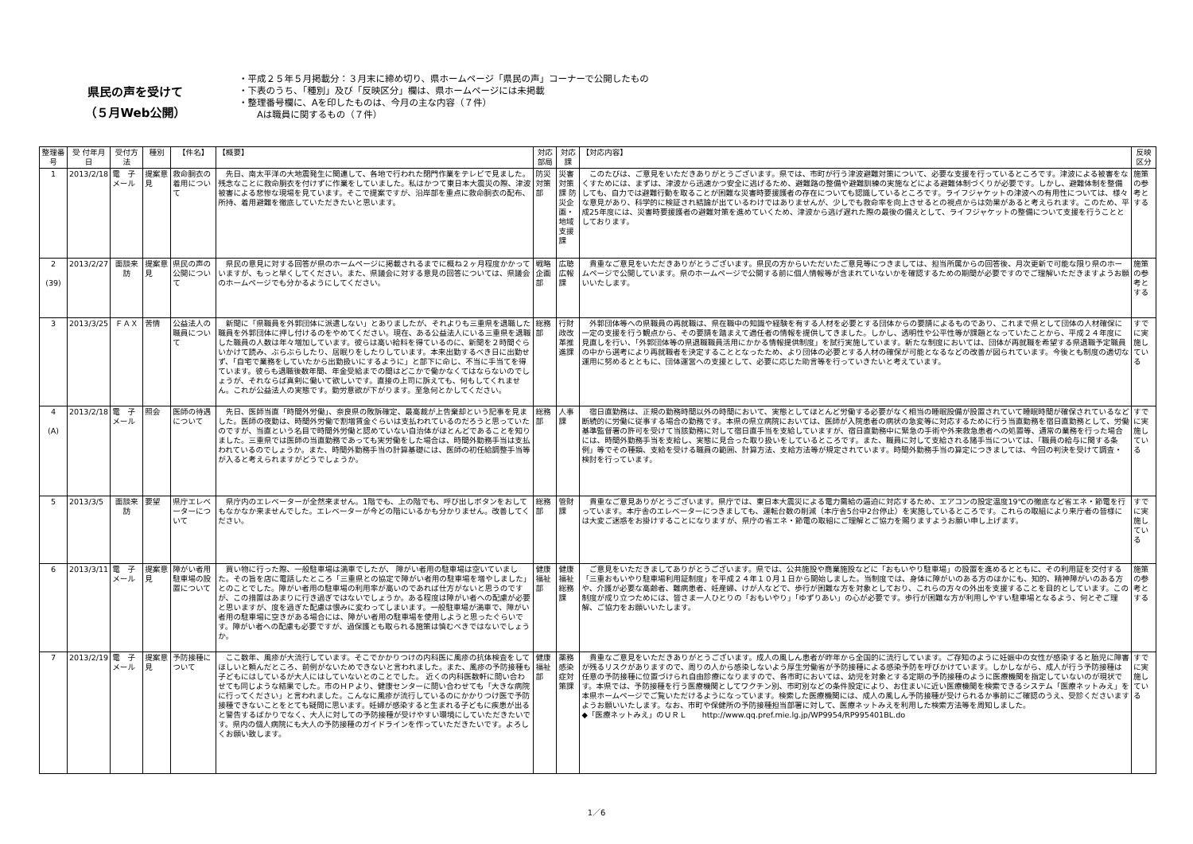県民の声を受けて
（５月Web公開）
・平成２５年５月掲載分：３月末に締め切り、県ホームページ「県民の声」コーナーで公開したもの
・下表のうち、「種別」及び「反映区分」欄は、県ホームページには未掲載
・整理番号欄に、Aを印したものは、今月の主な内容（７件）
　　Aは職員に関するもの（７件）
| 整理番号 | 受 付年月日 | 受付方法 | 種別 | 【件名】 | 【概要】 | 対応部局 | 対応課 | 【対応内容】 | 反映区分 |
| --- | --- | --- | --- | --- | --- | --- | --- | --- | --- |
| 1 | 2013/2/18 | 電 子メール | 提案意見 | 救命胴衣の着用について | 先日、南太平洋の大地震発生に関連して、各地で行われた閉門作業をテレビで見ました。残念なことに救命胴衣を付けずに作業をしていました。私はかつて東日本大震災の際、津波被害による悲惨な現場を見ています。そこで提案ですが、沿岸部を重点に救命胴衣の配布、所持、着用避難を徹底していただきたいと思います。 | 防災対策部 | 災害対策課 防災企画・地域支援課 | このたびは、ご意見をいただきありがとうございます。県では、市町が行う津波避難対策について、必要な支援を行っているところです。津波による被害をなくすためには、まずは、津波から迅速かつ安全に逃げるため、避難路の整備や避難訓練の実施などによる避難体制づくりが必要です。しかし、避難体制を整備しても、自力では避難行動を取ることが困難な災害時要援護者の存在についても認識しているところです。ライフジャケットの津波への有用性については、様々な意見があり、科学的に検証され結論が出ているわけではありませんが、少しでも救命率を向上させるとの視点からは効果があると考えられます。このため、平成25年度には、災害時要援護者の避難対策を進めていくため、津波から逃げ遅れた際の最後の備えとして、ライフジャケットの整備について支援を行うこととしております。 | 施策の参考とする |
| 2 (39) | 2013/2/27 | 面談来訪 | 提案意見 | 県民の声の公開について | 県民の意見に対する回答が県のホームページに掲載されるまでに概ね２ヶ月程度かかっていますが、もっと早くしてください。また、県議会に対する意見の回答については、県議会のホームページでも分かるようにしてください。 | 戦略企画部 | 広聴広報課 | 貴重なご意見をいただきありがとうございます。県民の方からいただいたご意見等につきましては、担当所属からの回答後、月次更新で可能な限り県のホームページで公開しています。県のホームページで公開する前に個人情報等が含まれていないかを確認するための期間が必要ですのでご理解いただきますようお願いいたします。 | 施策の参考とする |
| 3 | 2013/3/25 | ＦＡＸ | 苦情 | 公益法人の職員について | 新聞に「県職員を外郭団体に派遣しない」とありましたが、それよりも三重県を退職した職員を外郭団体に押し付けるのをやめてください。現在、ある公益法人にいる三重県を退職した職員の人数は年々増加しています。彼らは高い給料を得ているのに、新聞を２時間ぐらいかけて読み、ぶらぶらしたり、居眠りをしたりしています。本来出勤するべき日に出勤せず、「自宅で業務をしていたから出勤扱いにするように」と部下に命じ、不当に手当てを得ています。彼らも退職後数年間、年金受給までの間はどこかで働かなくてはならないのでしょうが、それならば真剣に働いて欲しいです。直接の上司に訴えても、何もしてくれません。これが公益法人の実態です。勤労意欲が下がります。至急何とかしてください。 | 総務部 | 行財政改革推進課 | 外郭団体等への県職員の再就職は、県在職中の知識や経験を有する人材を必要とする団体からの要請によるものであり、これまで県として団体の人材確保に一定の支援を行う観点から、その要請を踏まえて適任者の情報を提供してきました。しかし、透明性や公平性等が課題となっていたことから、平成２４年度に見直しを行い、「外郭団体等の県退職職員活用にかかる情報提供制度」を試行実施しています。新たな制度においては、団体が再就職を希望する県退職予定職員の中から選考により再就職者を決定することとなったため、より団体の必要とする人材の確保が可能となるなどの改善が図られています。今後とも制度の適切な運用に努めるとともに、団体運営への支援として、必要に応じた助言等を行っていきたいと考えています。 | すでに実施している |
| 4 (A) | 2013/2/18 | 電 子メール | 照会 | 医師の待遇について | 先日、医師当直「時間外労働」、奈良県の敗訴確定、最高裁が上告棄却という記事を見ました。医師の夜勤は、時間外労働で割増賃金ぐらいは支払われているのだろうと思っていたのですが、当直という名目で時間外労働と認めていない自治体がほとんどであることを知りました。三重県では医師の当直勤務であっても実労働をした場合は、時間外勤務手当は支払われているのでしょうか。また、時間外勤務手当の計算基礎には、医師の初任給調整手当等が入ると考えられますがどうでしょうか。 | 総務部 | 人事課 | 宿日直勤務は、正規の勤務時間以外の時間において、実態としてほとんど労働する必要がなく相当の睡眠設備が設置されていて睡眠時間が確保されているなど断続的に労働に従事する場合の勤務です。本県の県立病院においては、医師が入院患者の病状の急変等に対応するために行う当直勤務を宿日直勤務として、労働基準監督署の許可を受けて当該勤務に対して宿日直手当を支給していますが、宿日直勤務中に緊急の手術や外来救急患者への処置等、通常の業務を行った場合には、時間外勤務手当を支給し、実態に見合った取り扱いをしているところです。また、職員に対して支給される諸手当については、「職員の給与に関する条例」等でその種類、支給を受ける職員の範囲、計算方法、支給方法等が規定されています。時間外勤務手当の算定につきましては、今回の判決を受けて調査・検討を行っています。 | すでに実施している |
| 5 | 2013/3/5 | 面談来訪 | 要望 | 県庁エレベーターについて | 県庁内のエレベーターが全然来ません。1階でも、上の階でも、呼び出しボタンをおしてもなかなか来ませんでした。エレベーターが今どの階にいるかも分かりません。改善してください。 | 総務部 | 管財課 | 貴重なご意見ありがとうございます。県庁では、東日本大震災による電力需給の逼迫に対応するため、エアコンの設定温度19℃の徹底など省エネ・節電を行っています。本庁舎のエレベーターにつきましても、運転台数の削減（本庁舎5台中2台停止）を実施しているところです。これらの取組により来庁者の皆様には大変ご迷惑をお掛けすることになりますが、県庁の省エネ・節電の取組にご理解とご協力を賜りますようお願い申し上げます。 | すでに実施している |
| 6 | 2013/3/11 | 電 子メール | 提案意見 | 障がい者用駐車場の設置について | 買い物に行った際、一般駐車場は満車でしたが、 障がい者用の駐車場は空いていました。その旨を店に電話したところ「三重県との協定で障がい者用の駐車場を増やしました」とのことでした。障がい者用の駐車場の利用率が高いのであれば仕方がないと思うのですが、この措置はあまりに行き過ぎではないでしょうか。ある程度は障がい者への配慮が必要と思いますが、度を過ぎた配慮は恨みに変わってしまいます。一般駐車場が満車で、障がい者用の駐車場に空きがある場合には、障がい者用の駐車場を使用しようと思ったぐらいです。障がい者への配慮も必要ですが、過保護とも取られる施策は慎むべきではないでしょうか。 | 健康福祉部 | 健康福祉総務課 | ご意見をいただきましてありがとうございます。県では、公共施設や商業施設などに「おもいやり駐車場」の設置を進めるとともに、その利用証を交付する「三重おもいやり駐車場利用証制度」を平成２４年１０月１日から開始しました。当制度では、身体に障がいのある方のほかにも、知的、精神障がいのある方や、介護が必要な高齢者、難病患者、妊産婦、けが人などで、歩行が困難な方を対象としており、これらの方々の外出を支援することを目的としています。この制度が成り立つためには、皆さま一人ひとりの「おもいやり」「ゆずりあい」の心が必要です。歩行が困難な方が利用しやすい駐車場となるよう、何とぞご理解、ご協力をお願いいたします。 | 施策の参考とする |
| 7 | 2013/2/19 | 電 子メール | 提案意見 | 予防接種について | ここ数年、風疹が大流行しています。そこでかかりつけの内科医に風疹の抗体検査をしてほしいと頼んだところ、前例がないためできないと言われました。また、風疹の予防接種も子どもにはしているが大人にはしていないとのことでした。 近くの内科医数軒に問い合わせても同じような結果でした。市のＨＰより、健康センターに問い合わせても「大きな病院に行ってください」と言われました。こんなに風疹が流行しているのにかかりつけ医で予防接種できないことをとても疑問に思います。妊婦が感染すると生まれる子どもに疾患が出ると警告するばかりでなく、大人に対しての予防接種が受けやすい環境にしていただきたいです。県内の個人病院にも大人の予防接種のガイドラインを作っていただきたいです。よろしくお願い致します。 | 健康福祉部 | 薬務感染症対策課 | 貴重なご意見をいただきありがとうございます。成人の風しん患者が昨年から全国的に流行しています。ご存知のように妊娠中の女性が感染すると胎児に障害が残るリスクがありますので、周りの人から感染しないよう厚生労働省が予防接種による感染予防を呼びかけています。しかしながら、成人が行う予防接種は任意の予防接種に位置づけられ自由診療になりますので、各市町においては、幼児を対象とする定期の予防接種のように医療機関を指定していないのが現状です。本県では、予防接種を行う医療機関としてワクチン別、市町別などの条件設定により、お住まいに近い医療機関を検索できるシステム「医療ネットみえ」を本県ホームページでご覧いただけるようになっています。検索した医療機関には、成人の風しん予防接種が受けられるか事前にご確認のうえ、受診くださいますようお願いいたします。なお、市町や保健所の予防接種担当部署に対して、医療ネットみえを利用した検索方法等を周知しました。 ◆「医療ネットみえ」のＵＲＬ http://www.qq.pref.mie.lg.jp/WP9954/RP995401BL.do | すでに実施している |
1／6